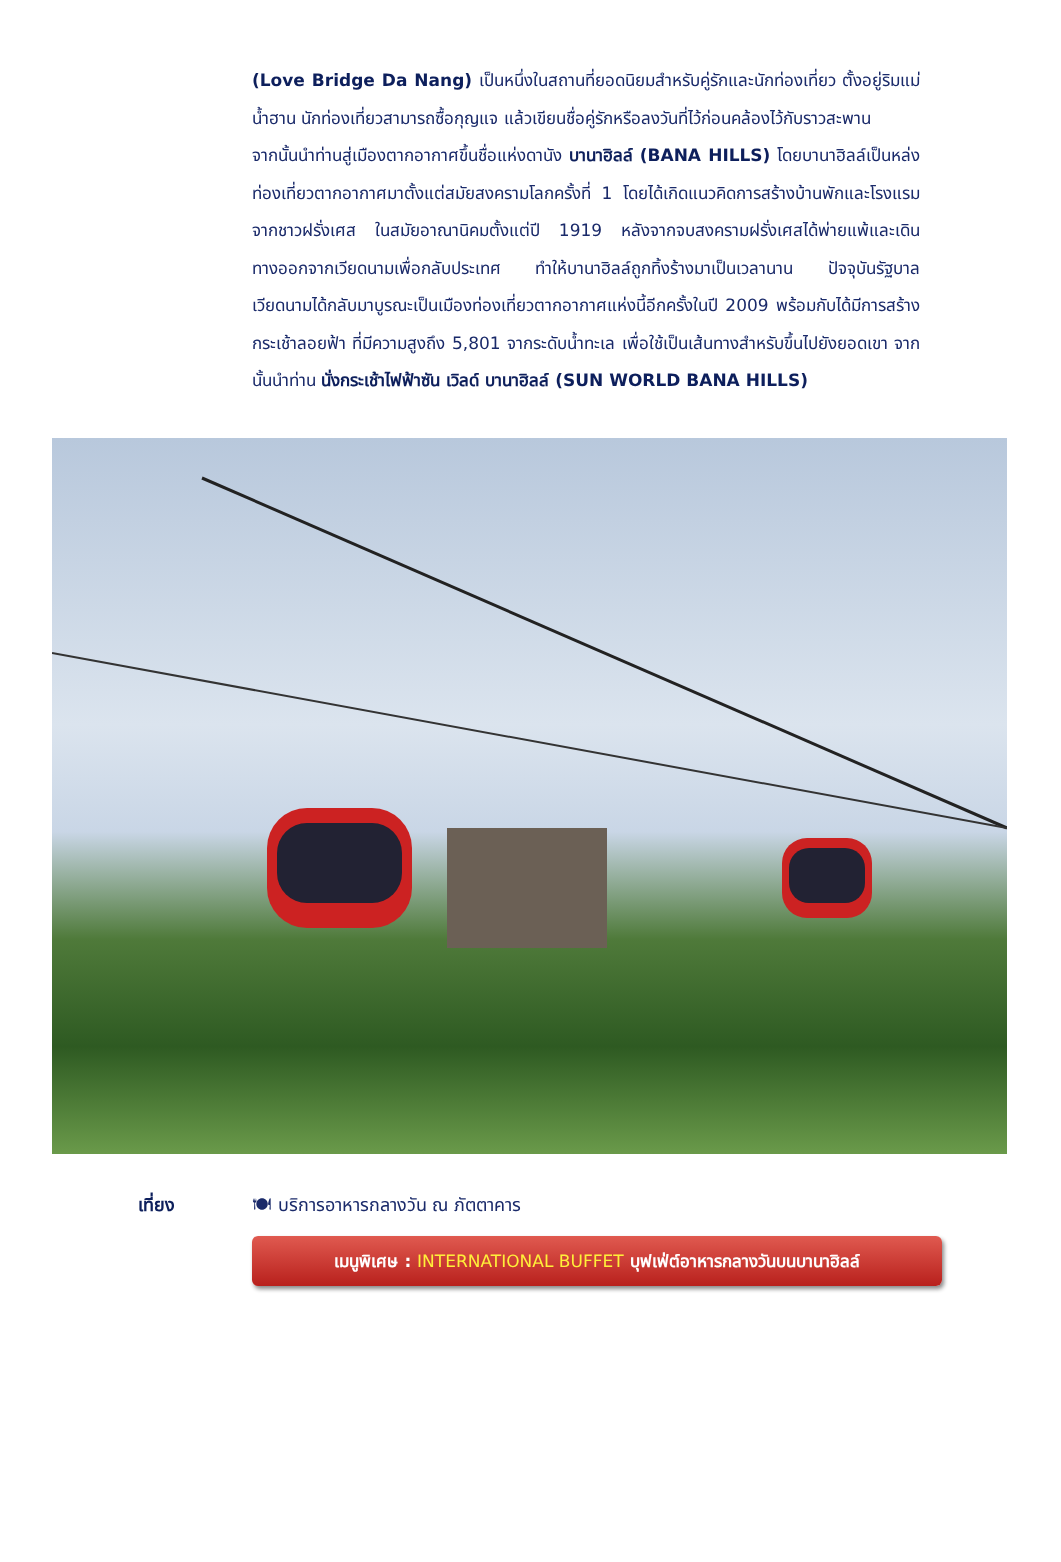(Love Bridge Da Nang) เป็นหนึ่งในสถานที่ยอดนิยมสำหรับคู่รักและนักท่องเที่ยว ตั้งอยู่ริมแม่น้ำฮาน นักท่องเที่ยวสามารถซื้อกุญแจ แล้วเขียนชื่อคู่รักหรือลงวันที่ไว้ก่อนคล้องไว้กับราวสะพาน
จากนั้นนำท่านสู่เมืองตากอากาศขึ้นชื่อแห่งดานัง บานาฮิลล์ (BANA HILLS) โดยบานาฮิลล์เป็นหล่งท่องเที่ยวตากอากาศมาตั้งแต่สมัยสงครามโลกครั้งที่ 1 โดยได้เกิดแนวคิดการสร้างบ้านพักและโรงแรมจากชาวฝรั่งเศส ในสมัยอาณานิคมตั้งแต่ปี 1919 หลังจากจบสงครามฝรั่งเศสได้พ่ายแพ้และเดินทางออกจากเวียดนามเพื่อกลับประเทศ ทำให้บานาฮิลล์ถูกทิ้งร้างมาเป็นเวลานาน ปัจจุบันรัฐบาลเวียดนามได้กลับมาบูรณะเป็นเมืองท่องเที่ยวตากอากาศแห่งนี้อีกครั้งในปี 2009 พร้อมกับได้มีการสร้าง กระเช้าลอยฟ้า ที่มีความสูงถึง 5,801 จากระดับน้ำทะเล เพื่อใช้เป็นเส้นทางสำหรับขึ้นไปยังยอดเขา จากนั้นนำท่าน นั่งกระเช้าไฟฟ้าซัน เวิลด์ บานาฮิลล์ (SUN WORLD BANA HILLS)
เที่ยง 🍽 บริการอาหารกลางวัน ณ ภัตตาคาร
เมนูพิเศษ : INTERNATIONAL BUFFET บุฟเฟ่ต์อาหารกลางวันบนบานาฮิลล์